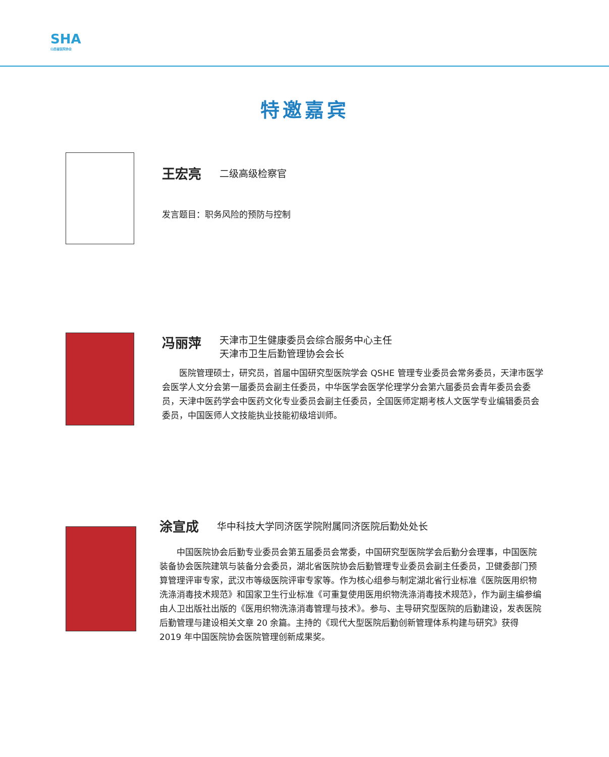SHA
山西省医院协会
特邀嘉宾
王宏亮 二级高级检察官
发言题目：职务风险的预防与控制
冯丽萍 天津市卫生健康委员会综合服务中心主任
天津市卫生后勤管理协会会长
医院管理硕士，研究员，首届中国研究型医院学会 QSHE 管理专业委员会常务委员，天津市医学会医学人文分会第一届委员会副主任委员，中华医学会医学伦理学分会第六届委员会青年委员会委员，天津中医药学会中医药文化专业委员会副主任委员，全国医师定期考核人文医学专业编辑委员会委员，中国医师人文技能执业技能初级培训师。
涂宣成 华中科技大学同济医学院附属同济医院后勤处处长
中国医院协会后勤专业委员会第五届委员会常委，中国研究型医院学会后勤分会理事，中国医院装备协会医院建筑与装备分会委员，湖北省医院协会后勤管理专业委员会副主任委员，卫健委部门预算管理评审专家，武汉市等级医院评审专家等。作为核心组参与制定湖北省行业标准《医院医用织物洗涤消毒技术规范》和国家卫生行业标准《可重复使用医用织物洗涤消毒技术规范》，作为副主编参编由人卫出版社出版的《医用织物洗涤消毒管理与技术》。参与、主导研究型医院的后勤建设，发表医院后勤管理与建设相关文章 20 余篇。主持的《现代大型医院后勤创新管理体系构建与研究》获得 2019 年中国医院协会医院管理创新成果奖。